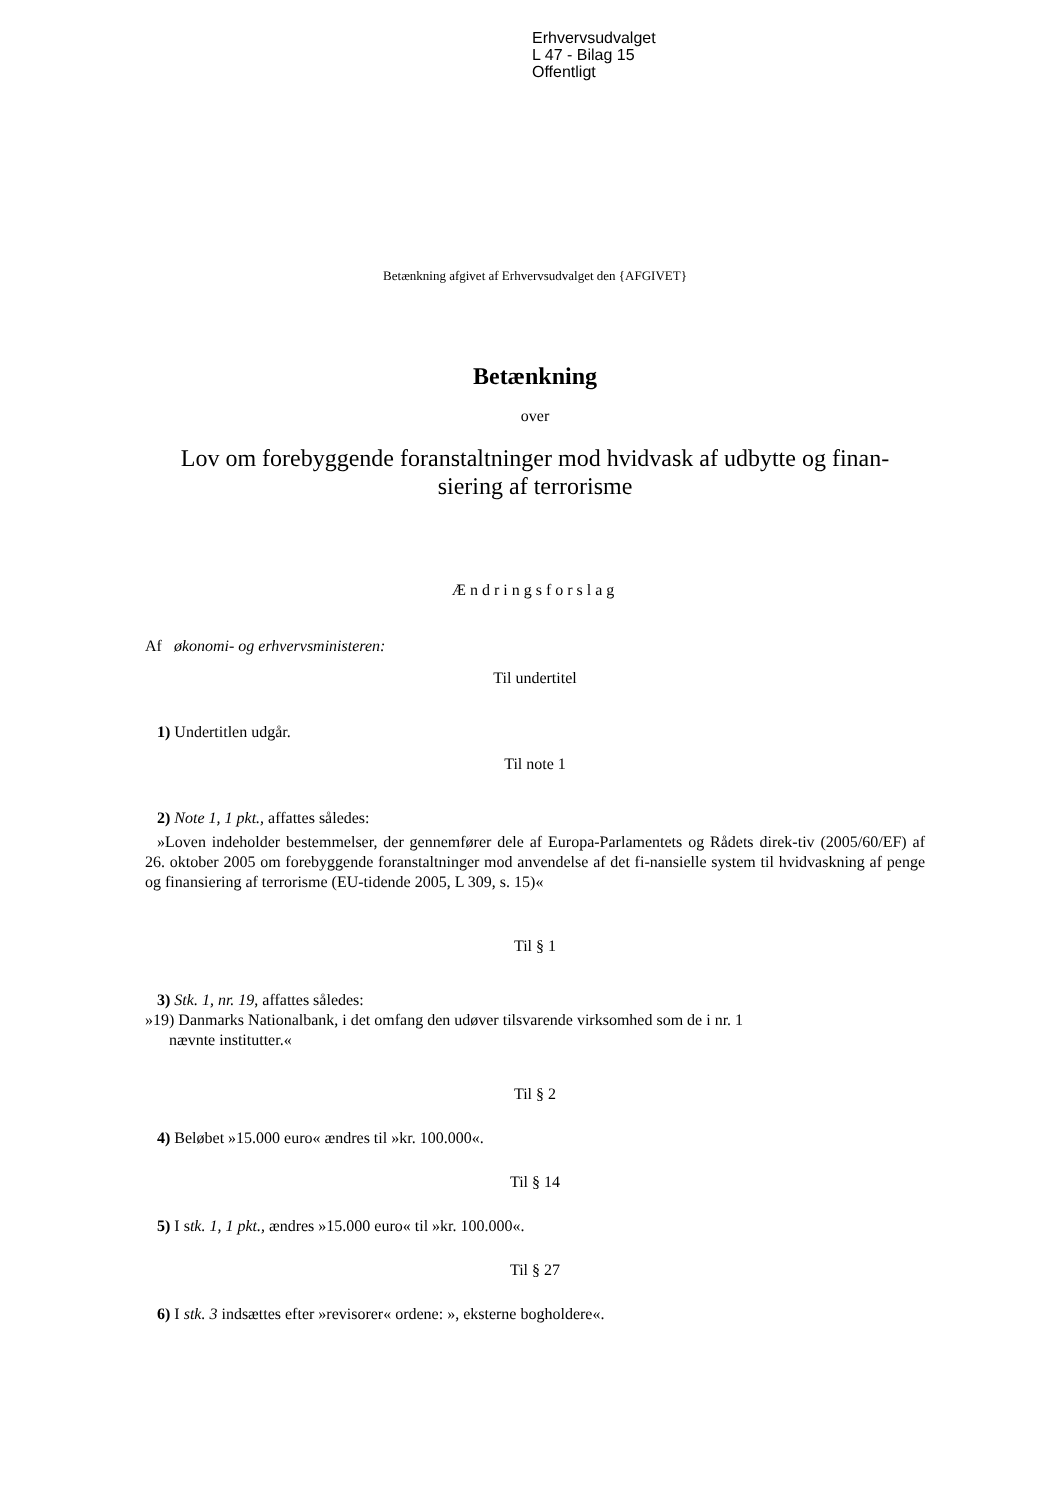Erhvervsudvalget
L 47 - Bilag 15
Offentligt
Betænkning afgivet af Erhvervsudvalget den {AFGIVET}
Betænkning
over
Lov om forebyggende foranstaltninger mod hvidvask af udbytte og finan-
siering af terrorisme
Ændringsforslag
Af økonomi- og erhvervsministeren:
Til undertitel
1) Undertitlen udgår.
Til note 1
2) Note 1, 1 pkt., affattes således:
»Loven indeholder bestemmelser, der gennemfører dele af Europa-Parlamentets og Rådets direk-tiv (2005/60/EF) af 26. oktober 2005 om forebyggende foranstaltninger mod anvendelse af det fi-nansielle system til hvidvaskning af penge og finansiering af terrorisme (EU-tidende 2005, L 309, s. 15)«
Til § 1
3) Stk. 1, nr. 19, affattes således:
»19) Danmarks Nationalbank, i det omfang den udøver tilsvarende virksomhed som de i nr. 1
nævnte institutter.«
Til § 2
4) Beløbet »15.000 euro« ændres til »kr. 100.000«.
Til § 14
5) I stk. 1, 1 pkt., ændres »15.000 euro« til »kr. 100.000«.
Til § 27
6) I stk. 3 indsættes efter »revisorer« ordene: », eksterne bogholdere«.